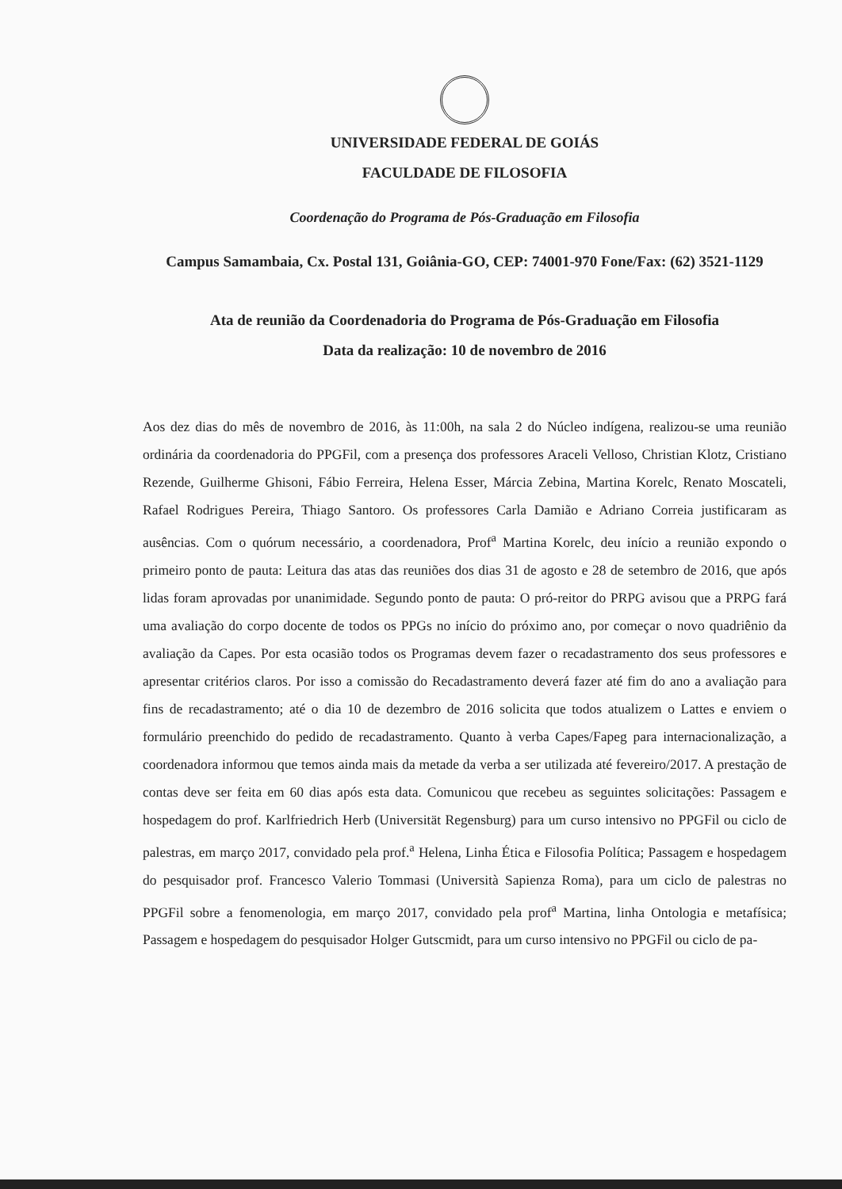UNIVERSIDADE FEDERAL DE GOIÁS
FACULDADE DE FILOSOFIA
Coordenação do Programa de Pós-Graduação em Filosofia
Campus Samambaia, Cx. Postal 131, Goiânia-GO, CEP: 74001-970 Fone/Fax: (62) 3521-1129
Ata de reunião da Coordenadoria do Programa de Pós-Graduação em Filosofia
Data da realização: 10 de novembro de 2016
Aos dez dias do mês de novembro de 2016, às 11:00h, na sala 2 do Núcleo indígena, realizou-se uma reunião ordinária da coordenadoria do PPGFil, com a presença dos professores Araceli Velloso, Christian Klotz, Cristiano Rezende, Guilherme Ghisoni, Fábio Ferreira, Helena Esser, Márcia Zebina, Martina Korelc, Renato Moscateli, Rafael Rodrigues Pereira, Thiago Santoro. Os professores Carla Damião e Adriano Correia justificaram as ausências. Com o quórum necessário, a coordenadora, Prof<sup>a</sup> Martina Korelc, deu início a reunião expondo o primeiro ponto de pauta: Leitura das atas das reuniões dos dias 31 de agosto e 28 de setembro de 2016, que após lidas foram aprovadas por unanimidade. Segundo ponto de pauta: O pró-reitor do PRPG avisou que a PRPG fará uma avaliação do corpo docente de todos os PPGs no início do próximo ano, por começar o novo quadriênio da avaliação da Capes. Por esta ocasião todos os Programas devem fazer o recadastramento dos seus professores e apresentar critérios claros. Por isso a comissão do Recadastramento deverá fazer até fim do ano a avaliação para fins de recadastramento; até o dia 10 de dezembro de 2016 solicita que todos atualizem o Lattes e enviem o formulário preenchido do pedido de recadastramento. Quanto à verba Capes/Fapeg para internacionalização, a coordenadora informou que temos ainda mais da metade da verba a ser utilizada até fevereiro/2017. A prestação de contas deve ser feita em 60 dias após esta data. Comunicou que recebeu as seguintes solicitações: Passagem e hospedagem do prof. Karlfriedrich Herb (Universität Regensburg) para um curso intensivo no PPGFil ou ciclo de palestras, em março 2017, convidado pela prof.<sup>a</sup> Helena, Linha Ética e Filosofia Política; Passagem e hospedagem do pesquisador prof. Francesco Valerio Tommasi (Università Sapienza Roma), para um ciclo de palestras no PPGFil sobre a fenomenologia, em março 2017, convidado pela prof<sup>a</sup> Martina, linha Ontologia e metafísica; Passagem e hospedagem do pesquisador Holger Gutscmidt, para um curso intensivo no PPGFil ou ciclo de pa-